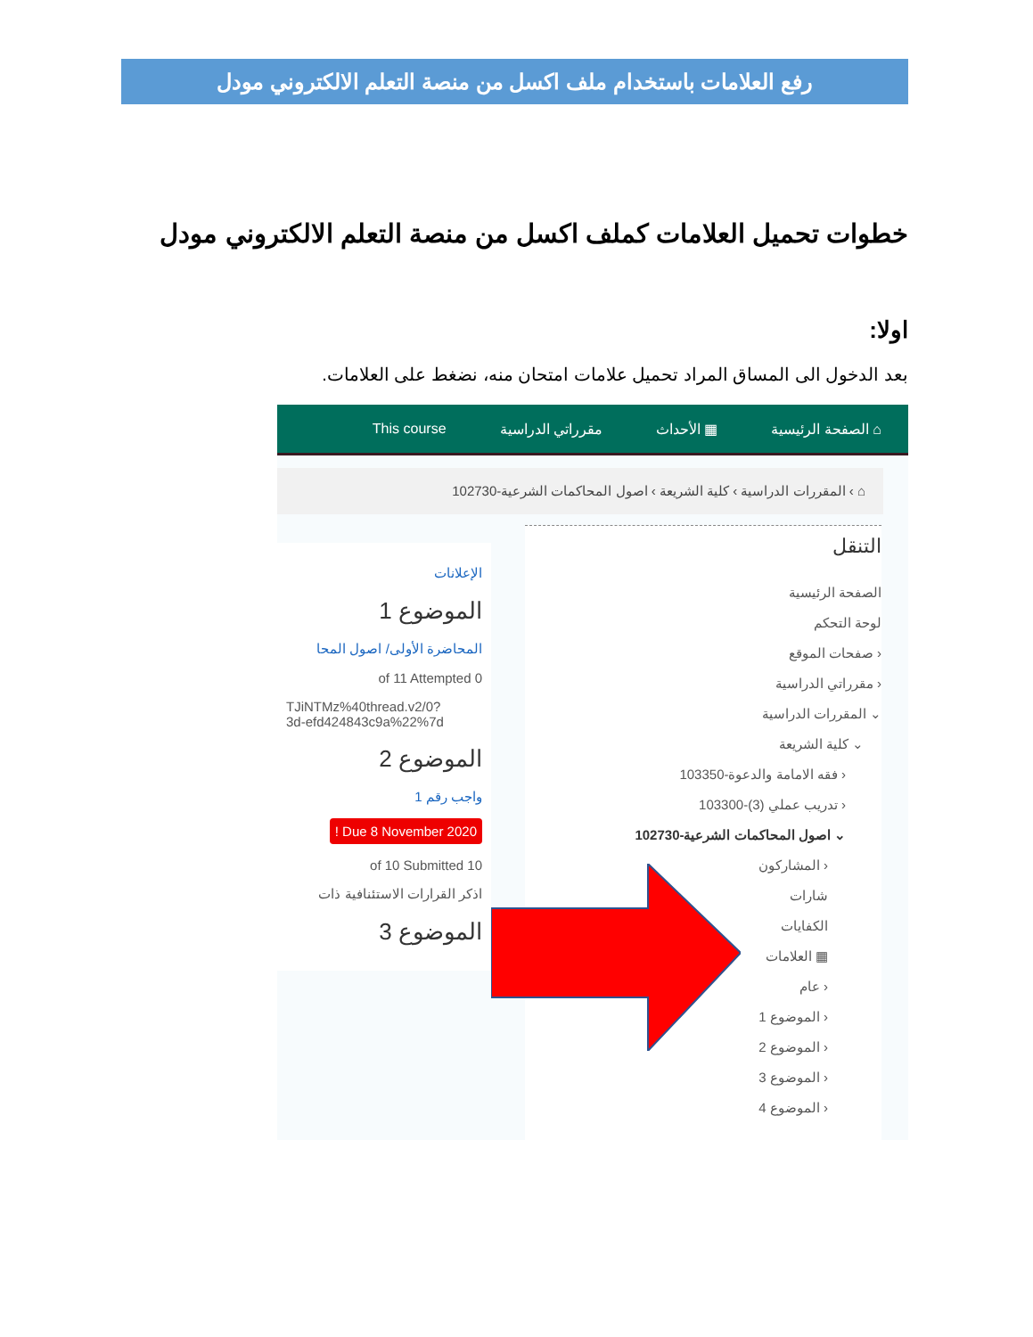رفع العلامات باستخدام ملف اكسل من منصة التعلم الالكتروني مودل
خطوات تحميل العلامات كملف اكسل من منصة التعلم الالكتروني مودل
اولا:
بعد الدخول الى المساق المراد تحميل علامات امتحان منه، نضغط على العلامات.
⌂ الصفحة الرئيسية ▦ الأحداث مقرراتي الدراسية This course
⌂ › المقررات الدراسية › كلية الشريعة › اصول المحاكمات الشرعية-102730
التنقل
الصفحة الرئيسية
لوحة التحكم
‹ صفحات الموقع
‹ مقرراتي الدراسية
⌄ المقررات الدراسية
⌄ كلية الشريعة
‹ فقه الامامة والدعوة-103350
‹ تدريب عملي (3)-103300
⌄ اصول المحاكمات الشرعية-102730
‹ المشاركون
شارات
الكفايات
▦ العلامات
‹ عام
‹ الموضوع 1
‹ الموضوع 2
‹ الموضوع 3
‹ الموضوع 4
الإعلانات
الموضوع 1
المحاضرة الأولى/ اصول المحا
of 11 Attempted 0
TJiNTMz%40thread.v2/0?
3d-efd424843c9a%22%7d
الموضوع 2
واجب رقم 1
Due 8 November 2020 !
of 10 Submitted 10
اذكر القرارات الاستئنافية ذات
الموضوع 3